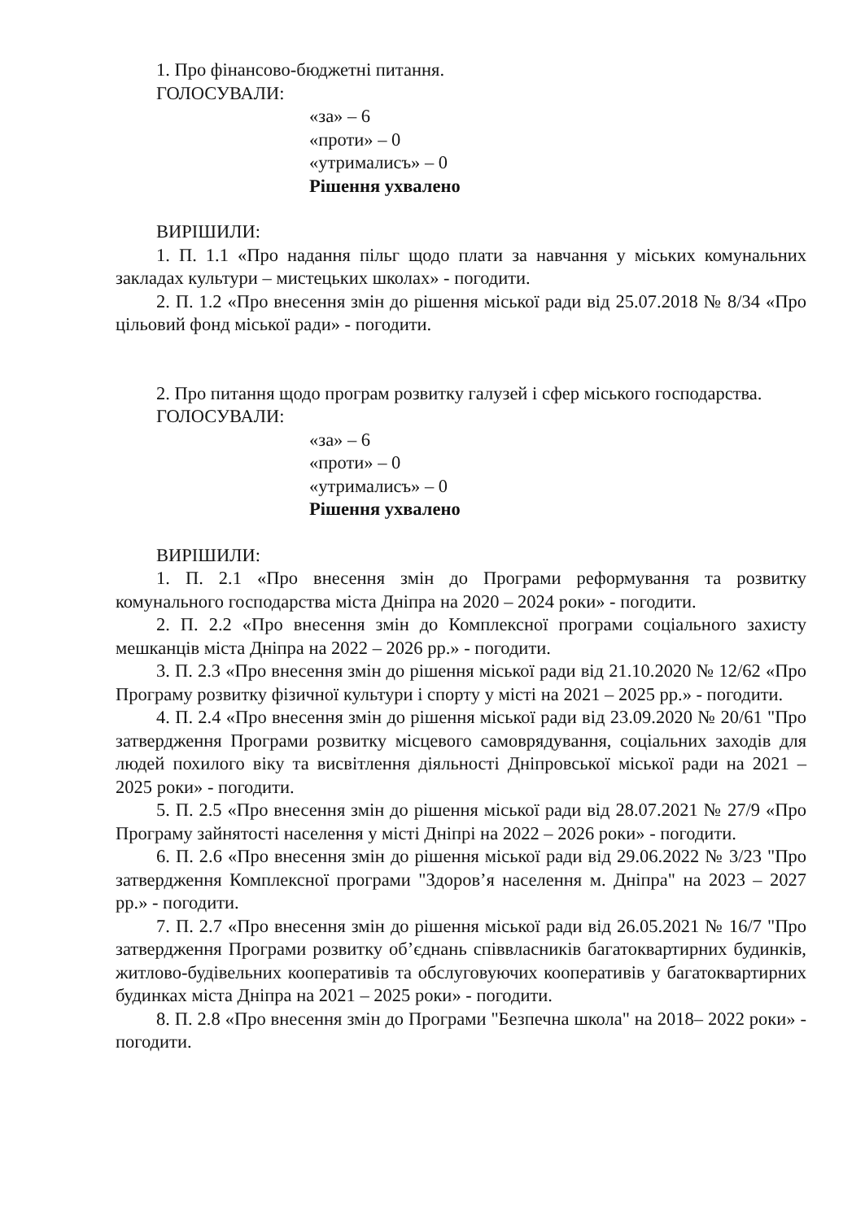1. Про фінансово-бюджетні питання.
ГОЛОСУВАЛИ:
«за» – 6
«проти» – 0
«утрималисъ» – 0
Рішення ухвалено
ВИРІШИЛИ:
1. П. 1.1 «Про надання пільг щодо плати за навчання у міських комунальних закладах культури – мистецьких школах» - погодити.
2. П. 1.2 «Про внесення змін до рішення міської ради від 25.07.2018 № 8/34 «Про цільовий фонд міської ради» - погодити.
2. Про питання щодо програм розвитку галузей і сфер міського господарства.
ГОЛОСУВАЛИ:
«за» – 6
«проти» – 0
«утрималисъ» – 0
Рішення ухвалено
ВИРІШИЛИ:
1. П. 2.1 «Про внесення змін до Програми реформування та розвитку комунального господарства міста Дніпра на 2020 – 2024 роки» - погодити.
2. П. 2.2 «Про внесення змін до Комплексної програми соціального захисту мешканців міста Дніпра на 2022 – 2026 рр.» - погодити.
3. П. 2.3 «Про внесення змін до рішення міської ради від 21.10.2020 № 12/62 «Про Програму розвитку фізичної культури і спорту у місті на 2021 – 2025 рр.» - погодити.
4. П. 2.4 «Про внесення змін до рішення міської ради від 23.09.2020 № 20/61 "Про затвердження Програми розвитку місцевого самоврядування, соціальних заходів для людей похилого віку та висвітлення діяльності Дніпровської міської ради на 2021 – 2025 роки» - погодити.
5. П. 2.5 «Про внесення змін до рішення міської ради від 28.07.2021 № 27/9 «Про Програму зайнятості населення у місті Дніпрі на 2022 – 2026 роки» - погодити.
6. П. 2.6 «Про внесення змін до рішення міської ради від 29.06.2022 № 3/23 "Про затвердження Комплексної програми "Здоров’я населення м. Дніпра" на 2023 – 2027 рр.» - погодити.
7. П. 2.7 «Про внесення змін до рішення міської ради від 26.05.2021 № 16/7 "Про затвердження Програми розвитку об’єднань співвласників багатоквартирних будинків, житлово-будівельних кооперативів та обслуговуючих кооперативів у багатоквартирних будинках міста Дніпра на 2021 – 2025 роки» - погодити.
8. П. 2.8 «Про внесення змін до Програми "Безпечна школа" на 2018– 2022 роки» - погодити.